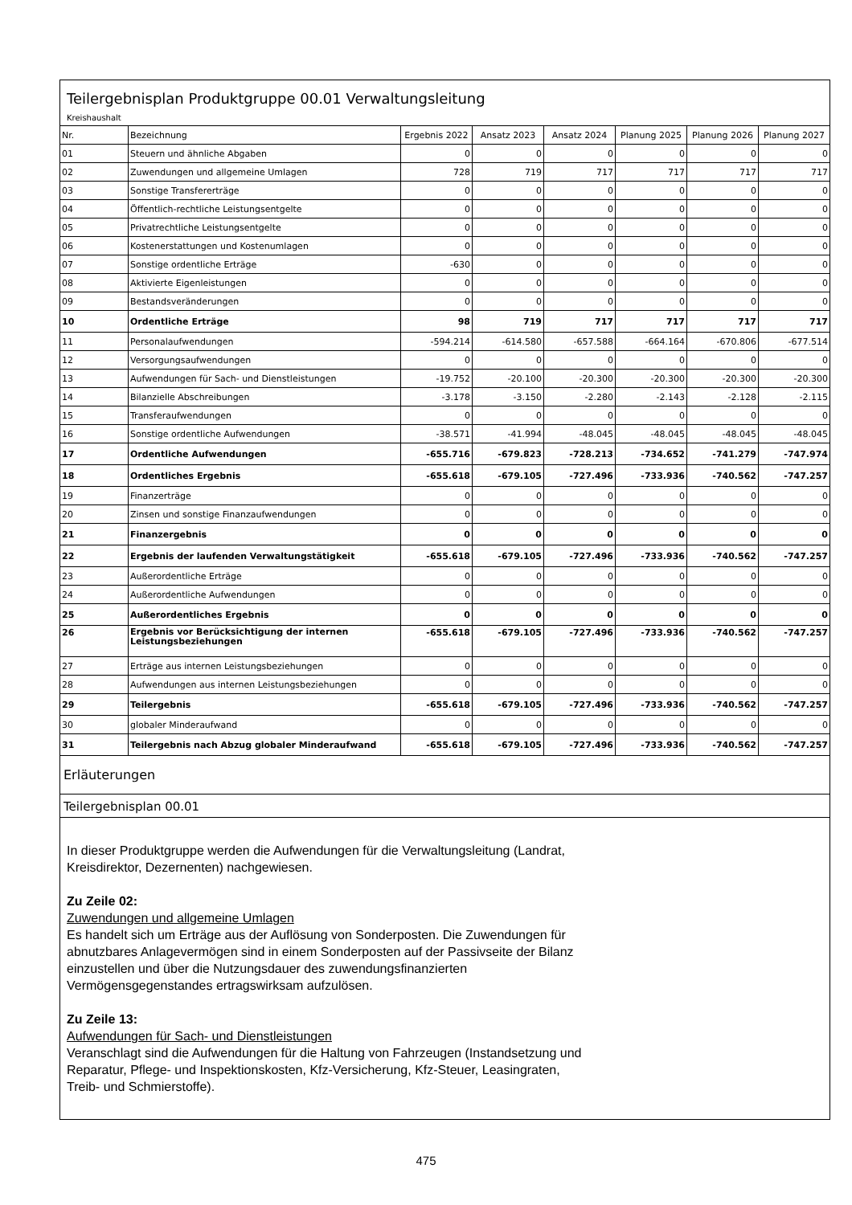Teilergebnisplan Produktgruppe 00.01 Verwaltungsleitung
Kreishaushalt
| Nr. | Bezeichnung | Ergebnis 2022 | Ansatz 2023 | Ansatz 2024 | Planung 2025 | Planung 2026 | Planung 2027 |
| --- | --- | --- | --- | --- | --- | --- | --- |
| 01 | Steuern und ähnliche Abgaben | 0 | 0 | 0 | 0 | 0 | 0 |
| 02 | Zuwendungen und allgemeine Umlagen | 728 | 719 | 717 | 717 | 717 | 717 |
| 03 | Sonstige Transfererträge | 0 | 0 | 0 | 0 | 0 | 0 |
| 04 | Öffentlich-rechtliche Leistungsentgelte | 0 | 0 | 0 | 0 | 0 | 0 |
| 05 | Privatrechtliche Leistungsentgelte | 0 | 0 | 0 | 0 | 0 | 0 |
| 06 | Kostenerstattungen und Kostenumlagen | 0 | 0 | 0 | 0 | 0 | 0 |
| 07 | Sonstige ordentliche Erträge | -630 | 0 | 0 | 0 | 0 | 0 |
| 08 | Aktivierte Eigenleistungen | 0 | 0 | 0 | 0 | 0 | 0 |
| 09 | Bestandsveränderungen | 0 | 0 | 0 | 0 | 0 | 0 |
| 10 | Ordentliche Erträge | 98 | 719 | 717 | 717 | 717 | 717 |
| 11 | Personalaufwendungen | -594.214 | -614.580 | -657.588 | -664.164 | -670.806 | -677.514 |
| 12 | Versorgungsaufwendungen | 0 | 0 | 0 | 0 | 0 | 0 |
| 13 | Aufwendungen für Sach- und Dienstleistungen | -19.752 | -20.100 | -20.300 | -20.300 | -20.300 | -20.300 |
| 14 | Bilanzielle Abschreibungen | -3.178 | -3.150 | -2.280 | -2.143 | -2.128 | -2.115 |
| 15 | Transferaufwendungen | 0 | 0 | 0 | 0 | 0 | 0 |
| 16 | Sonstige ordentliche Aufwendungen | -38.571 | -41.994 | -48.045 | -48.045 | -48.045 | -48.045 |
| 17 | Ordentliche Aufwendungen | -655.716 | -679.823 | -728.213 | -734.652 | -741.279 | -747.974 |
| 18 | Ordentliches Ergebnis | -655.618 | -679.105 | -727.496 | -733.936 | -740.562 | -747.257 |
| 19 | Finanzerträge | 0 | 0 | 0 | 0 | 0 | 0 |
| 20 | Zinsen und sonstige Finanzaufwendungen | 0 | 0 | 0 | 0 | 0 | 0 |
| 21 | Finanzergebnis | 0 | 0 | 0 | 0 | 0 | 0 |
| 22 | Ergebnis der laufenden Verwaltungstätigkeit | -655.618 | -679.105 | -727.496 | -733.936 | -740.562 | -747.257 |
| 23 | Außerordentliche Erträge | 0 | 0 | 0 | 0 | 0 | 0 |
| 24 | Außerordentliche Aufwendungen | 0 | 0 | 0 | 0 | 0 | 0 |
| 25 | Außerordentliches Ergebnis | 0 | 0 | 0 | 0 | 0 | 0 |
| 26 | Ergebnis vor Berücksichtigung der internen Leistungsbeziehungen | -655.618 | -679.105 | -727.496 | -733.936 | -740.562 | -747.257 |
| 27 | Erträge aus internen Leistungsbeziehungen | 0 | 0 | 0 | 0 | 0 | 0 |
| 28 | Aufwendungen aus internen Leistungsbeziehungen | 0 | 0 | 0 | 0 | 0 | 0 |
| 29 | Teilergebnis | -655.618 | -679.105 | -727.496 | -733.936 | -740.562 | -747.257 |
| 30 | globaler Minderaufwand | 0 | 0 | 0 | 0 | 0 | 0 |
| 31 | Teilergebnis nach Abzug globaler Minderaufwand | -655.618 | -679.105 | -727.496 | -733.936 | -740.562 | -747.257 |
Erläuterungen
Teilergebnisplan 00.01
In dieser Produktgruppe werden die Aufwendungen für die Verwaltungsleitung (Landrat,
Kreisdirektor, Dezernenten) nachgewiesen.
Zu Zeile 02:
Zuwendungen und allgemeine Umlagen
Es handelt sich um Erträge aus der Auflösung von Sonderposten. Die Zuwendungen für
abnutzbares Anlagevermögen sind in einem Sonderposten auf der Passivseite der Bilanz
einzustellen und über die Nutzungsdauer des zuwendungsfinanzierten
Vermögensgegenstandes ertragswirksam aufzulösen.
Zu Zeile 13:
Aufwendungen für Sach- und Dienstleistungen
Veranschlagt sind die Aufwendungen für die Haltung von Fahrzeugen (Instandsetzung und
Reparatur, Pflege- und Inspektionskosten, Kfz-Versicherung, Kfz-Steuer, Leasingraten,
Treib- und Schmierstoffe).
475